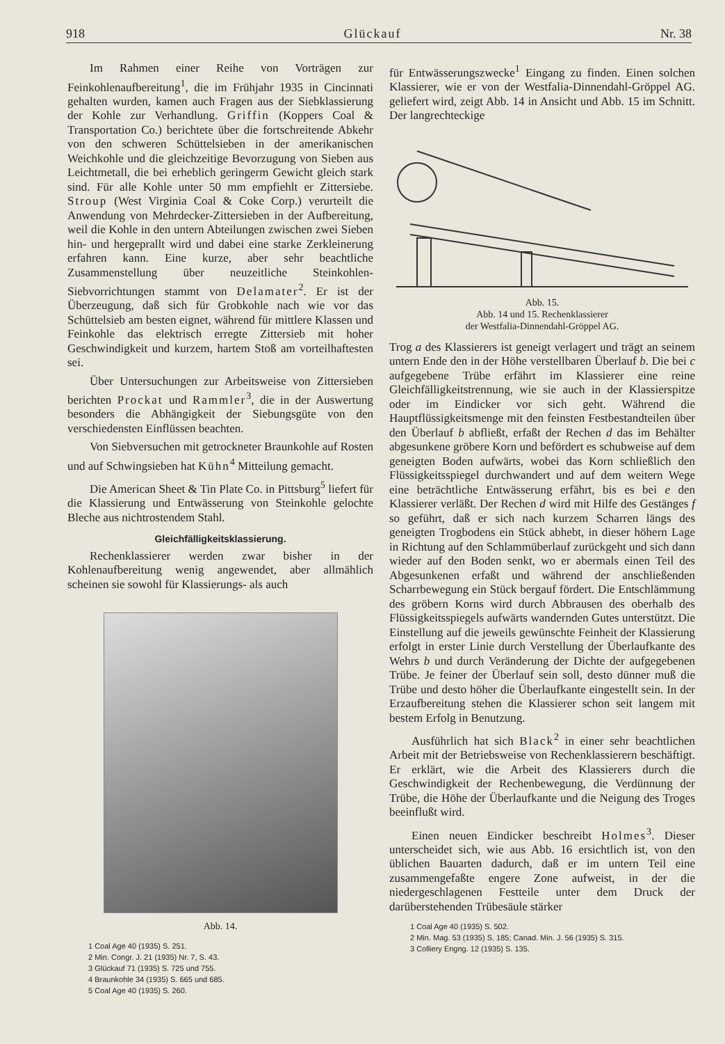918 Glückauf Nr. 38
Im Rahmen einer Reihe von Vorträgen zur Feinkohlenaufbereitung<sup>1</sup>, die im Frühjahr 1935 in Cincinnati gehalten wurden, kamen auch Fragen aus der Siebklassierung der Kohle zur Verhandlung. Griffin (Koppers Coal & Transportation Co.) berichtete über die fortschreitende Abkehr von den schweren Schüttelsieben in der amerikanischen Weichkohle und die gleichzeitige Bevorzugung von Sieben aus Leichtmetall, die bei erheblich geringerm Gewicht gleich stark sind. Für alle Kohle unter 50 mm empfiehlt er Zittersiebe. Stroup (West Virginia Coal & Coke Corp.) verurteilt die Anwendung von Mehrdecker-Zittersieben in der Aufbereitung, weil die Kohle in den untern Abteilungen zwischen zwei Sieben hin- und hergeprallt wird und dabei eine starke Zerkleinerung erfahren kann. Eine kurze, aber sehr beachtliche Zusammenstellung über neuzeitliche Steinkohlen-Siebvorrichtungen stammt von Delamater<sup>2</sup>. Er ist der Überzeugung, daß sich für Grobkohle nach wie vor das Schüttelsieb am besten eignet, während für mittlere Klassen und Feinkohle das elektrisch erregte Zittersieb mit hoher Geschwindigkeit und kurzem, hartem Stoß am vorteilhaftesten sei.
Über Untersuchungen zur Arbeitsweise von Zittersieben berichten Prockat und Rammler<sup>3</sup>, die in der Auswertung besonders die Abhängigkeit der Siebungsgüte von den verschiedensten Einflüssen beachten.
Von Siebversuchen mit getrockneter Braunkohle auf Rosten und auf Schwingsieben hat Kühn<sup>4</sup> Mitteilung gemacht.
Die American Sheet & Tin Plate Co. in Pittsburg<sup>5</sup> liefert für die Klassierung und Entwässerung von Steinkohle gelochte Bleche aus nichtrostendem Stahl.
Gleichfälligkeitsklassierung.
Rechenklassierer werden zwar bisher in der Kohlenaufbereitung wenig angewendet, aber allmählich scheinen sie sowohl für Klassierungs- als auch
Abb. 14.
1 Coal Age 40 (1935) S. 251.
2 Min. Congr. J. 21 (1935) Nr. 7, S. 43.
3 Glückauf 71 (1935) S. 725 und 755.
4 Braunkohle 34 (1935) S. 665 und 685.
5 Coal Age 40 (1935) S. 260.
für Entwässerungszwecke<sup>1</sup> Eingang zu finden. Einen solchen Klassierer, wie er von der Westfalia-Dinnendahl-Gröppel AG. geliefert wird, zeigt Abb. 14 in Ansicht und Abb. 15 im Schnitt. Der langrechteckige
Abb. 15.
Abb. 14 und 15. Rechenklassierer
der Westfalia-Dinnendahl-Gröppel AG.
Trog a des Klassierers ist geneigt verlagert und trägt an seinem untern Ende den in der Höhe verstellbaren Überlauf b. Die bei c aufgegebene Trübe erfährt im Klassierer eine reine Gleichfälligkeitstrennung, wie sie auch in der Klassierspitze oder im Eindicker vor sich geht. Während die Hauptflüssigkeitsmenge mit den feinsten Festbestandteilen über den Überlauf b abfließt, erfaßt der Rechen d das im Behälter abgesunkene gröbere Korn und befördert es schubweise auf dem geneigten Boden aufwärts, wobei das Korn schließlich den Flüssigkeitsspiegel durchwandert und auf dem weitern Wege eine beträchtliche Entwässerung erfährt, bis es bei e den Klassierer verläßt. Der Rechen d wird mit Hilfe des Gestänges f so geführt, daß er sich nach kurzem Scharren längs des geneigten Trogbodens ein Stück abhebt, in dieser höhern Lage in Richtung auf den Schlammüberlauf zurückgeht und sich dann wieder auf den Boden senkt, wo er abermals einen Teil des Abgesunkenen erfaßt und während der anschließenden Scharrbewegung ein Stück bergauf fördert. Die Entschlämmung des gröbern Korns wird durch Abbrausen des oberhalb des Flüssigkeitsspiegels aufwärts wandernden Gutes unterstützt. Die Einstellung auf die jeweils gewünschte Feinheit der Klassierung erfolgt in erster Linie durch Verstellung der Überlaufkante des Wehrs b und durch Veränderung der Dichte der aufgegebenen Trübe. Je feiner der Überlauf sein soll, desto dünner muß die Trübe und desto höher die Überlaufkante eingestellt sein. In der Erzaufbereitung stehen die Klassierer schon seit langem mit bestem Erfolg in Benutzung.
Ausführlich hat sich Black<sup>2</sup> in einer sehr beachtlichen Arbeit mit der Betriebsweise von Rechenklassierern beschäftigt. Er erklärt, wie die Arbeit des Klassierers durch die Geschwindigkeit der Rechenbewegung, die Verdünnung der Trübe, die Höhe der Überlaufkante und die Neigung des Troges beeinflußt wird.
Einen neuen Eindicker beschreibt Holmes<sup>3</sup>. Dieser unterscheidet sich, wie aus Abb. 16 ersichtlich ist, von den üblichen Bauarten dadurch, daß er im untern Teil eine zusammengefaßte engere Zone aufweist, in der die niedergeschlagenen Festteile unter dem Druck der darüberstehenden Trübesäule stärker
1 Coal Age 40 (1935) S. 502.
2 Min. Mag. 53 (1935) S. 185; Canad. Min. J. 56 (1935) S. 315.
3 Colliery Engng. 12 (1935) S. 135.